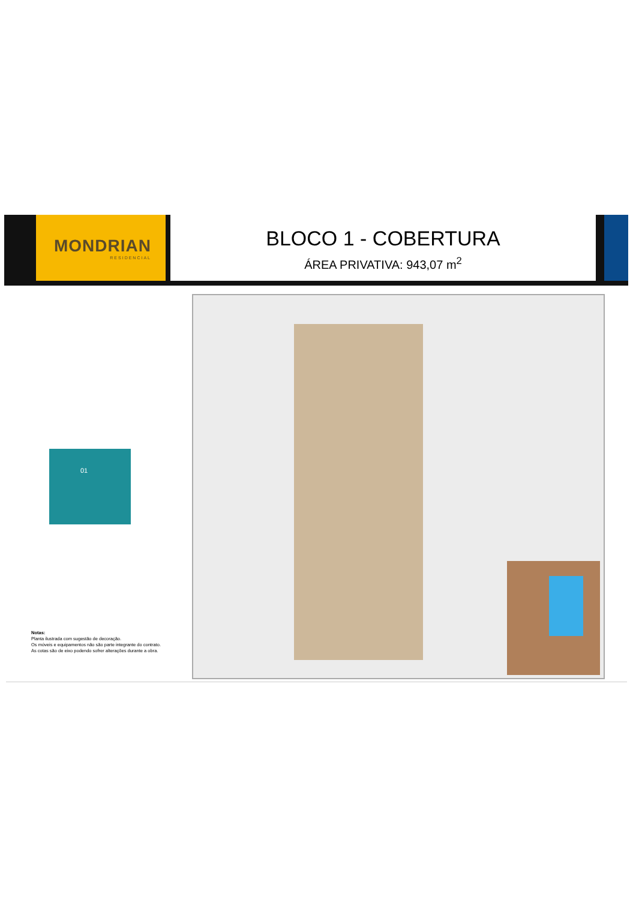MONDRIAN
RESIDENCIAL
BLOCO 1 - COBERTURA
ÁREA PRIVATIVA: 943,07 m<sup>2</sup>
01
Notas:
Planta ilustrada com sugestão de decoração.
Os móveis e equipamentos não são parte integrante do contrato.
As cotas são de eixo podendo sofrer alterações durante a obra.